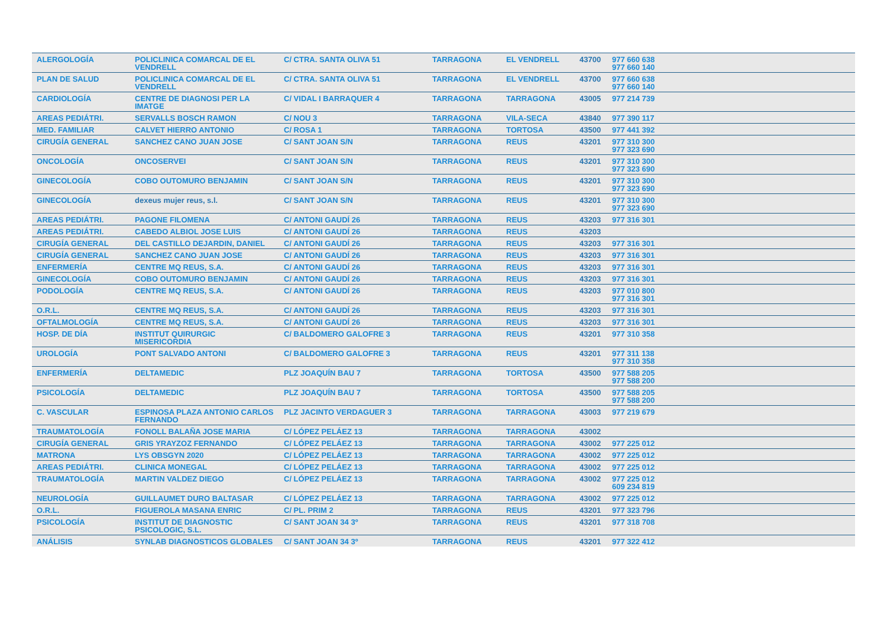| ALERGOLOGÍA | POLICLINICA COMARCAL DE EL VENDRELL | C/ CTRA. SANTA OLIVA 51 | TARRAGONA | EL VENDRELL | 43700 | 977 660 638 977 660 140 |
| PLAN DE SALUD | POLICLINICA COMARCAL DE EL VENDRELL | C/ CTRA. SANTA OLIVA 51 | TARRAGONA | EL VENDRELL | 43700 | 977 660 638 977 660 140 |
| CARDIOLOGÍA | CENTRE DE DIAGNOSI PER LA IMATGE | C/ VIDAL I BARRAQUER 4 | TARRAGONA | TARRAGONA | 43005 | 977 214 739 |
| AREAS PEDIÁTRI. | SERVALLS BOSCH RAMON | C/ NOU 3 | TARRAGONA | VILA-SECA | 43840 | 977 390 117 |
| MED. FAMILIAR | CALVET HIERRO ANTONIO | C/ ROSA 1 | TARRAGONA | TORTOSA | 43500 | 977 441 392 |
| CIRUGÍA GENERAL | SANCHEZ CANO JUAN JOSE | C/ SANT JOAN S/N | TARRAGONA | REUS | 43201 | 977 310 300 977 323 690 |
| ONCOLOGÍA | ONCOSERVEI | C/ SANT JOAN S/N | TARRAGONA | REUS | 43201 | 977 310 300 977 323 690 |
| GINECOLOGÍA | COBO OUTOMURO BENJAMIN | C/ SANT JOAN S/N | TARRAGONA | REUS | 43201 | 977 310 300 977 323 690 |
| GINECOLOGÍA | dexeus mujer reus, s.l. | C/ SANT JOAN S/N | TARRAGONA | REUS | 43201 | 977 310 300 977 323 690 |
| AREAS PEDIÁTRI. | PAGONE FILOMENA | C/ ANTONI GAUDÍ 26 | TARRAGONA | REUS | 43203 | 977 316 301 |
| AREAS PEDIÁTRI. | CABEDO ALBIOL JOSE LUIS | C/ ANTONI GAUDÍ 26 | TARRAGONA | REUS | 43203 | |
| CIRUGÍA GENERAL | DEL CASTILLO DEJARDIN, DANIEL | C/ ANTONI GAUDÍ 26 | TARRAGONA | REUS | 43203 | 977 316 301 |
| CIRUGÍA GENERAL | SANCHEZ CANO JUAN JOSE | C/ ANTONI GAUDÍ 26 | TARRAGONA | REUS | 43203 | 977 316 301 |
| ENFERMERÍA | CENTRE MQ REUS, S.A. | C/ ANTONI GAUDÍ 26 | TARRAGONA | REUS | 43203 | 977 316 301 |
| GINECOLOGÍA | COBO OUTOMURO BENJAMIN | C/ ANTONI GAUDÍ 26 | TARRAGONA | REUS | 43203 | 977 316 301 |
| PODOLOGÍA | CENTRE MQ REUS, S.A. | C/ ANTONI GAUDÍ 26 | TARRAGONA | REUS | 43203 | 977 010 800 977 316 301 |
| O.R.L. | CENTRE MQ REUS, S.A. | C/ ANTONI GAUDÍ 26 | TARRAGONA | REUS | 43203 | 977 316 301 |
| OFTALMOLOGÍA | CENTRE MQ REUS, S.A. | C/ ANTONI GAUDÍ 26 | TARRAGONA | REUS | 43203 | 977 316 301 |
| HOSP. DE DÍA | INSTITUT QUIRURGIC MISERICORDIA | C/ BALDOMERO GALOFRE 3 | TARRAGONA | REUS | 43201 | 977 310 358 |
| UROLOGÍA | PONT SALVADO ANTONI | C/ BALDOMERO GALOFRE 3 | TARRAGONA | REUS | 43201 | 977 311 138 977 310 358 |
| ENFERMERÍA | DELTAMEDIC | PLZ JOAQUÍN BAU 7 | TARRAGONA | TORTOSA | 43500 | 977 588 205 977 588 200 |
| PSICOLOGÍA | DELTAMEDIC | PLZ JOAQUÍN BAU 7 | TARRAGONA | TORTOSA | 43500 | 977 588 205 977 588 200 |
| C. VASCULAR | ESPINOSA PLAZA ANTONIO CARLOS FERNANDO | PLZ JACINTO VERDAGUER 3 | TARRAGONA | TARRAGONA | 43003 | 977 219 679 |
| TRAUMATOLOGÍA | FONOLL BALAÑA JOSE MARIA | C/ LÓPEZ PELÁEZ 13 | TARRAGONA | TARRAGONA | 43002 | |
| CIRUGÍA GENERAL | GRIS YRAYZOZ FERNANDO | C/ LÓPEZ PELÁEZ 13 | TARRAGONA | TARRAGONA | 43002 | 977 225 012 |
| MATRONA | LYS OBSGYN 2020 | C/ LÓPEZ PELÁEZ 13 | TARRAGONA | TARRAGONA | 43002 | 977 225 012 |
| AREAS PEDIÁTRI. | CLINICA MONEGAL | C/ LÓPEZ PELÁEZ 13 | TARRAGONA | TARRAGONA | 43002 | 977 225 012 |
| TRAUMATOLOGÍA | MARTIN VALDEZ DIEGO | C/ LÓPEZ PELÁEZ 13 | TARRAGONA | TARRAGONA | 43002 | 977 225 012 609 234 819 |
| NEUROLOGÍA | GUILLAUMET DURO BALTASAR | C/ LÓPEZ PELÁEZ 13 | TARRAGONA | TARRAGONA | 43002 | 977 225 012 |
| O.R.L. | FIGUEROLA MASANA ENRIC | C/ PL. PRIM 2 | TARRAGONA | REUS | 43201 | 977 323 796 |
| PSICOLOGÍA | INSTITUT DE DIAGNOSTIC PSICOLOGIC, S.L. | C/ SANT JOAN 34 3º | TARRAGONA | REUS | 43201 | 977 318 708 |
| ANÁLISIS | SYNLAB DIAGNOSTICOS GLOBALES | C/ SANT JOAN 34 3º | TARRAGONA | REUS | 43201 | 977 322 412 |